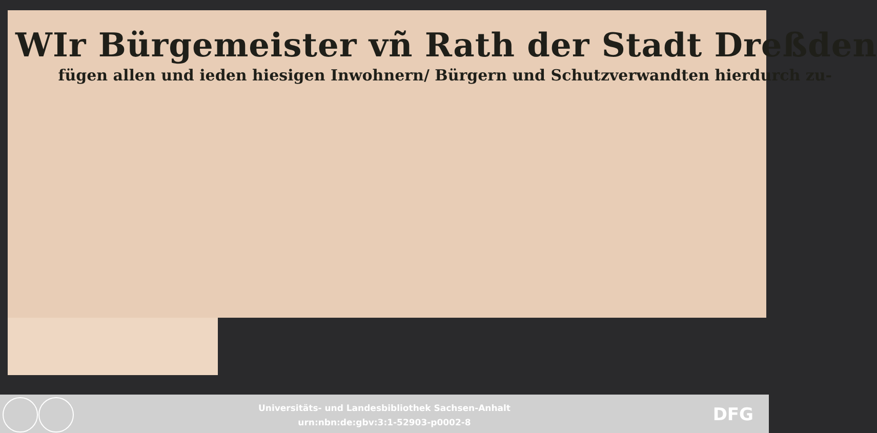WIr Bürgemeister vñ Rath der Stadt Dreßden
fügen allen und ieden hiesigen Inwohnern/ Bürgern und Schutzverwandten hierdurch zu-
Universitäts- und Landesbibliothek Sachsen-Anhalt
urn:nbn:de:gbv:3:1-52903-p0002-8
DFG